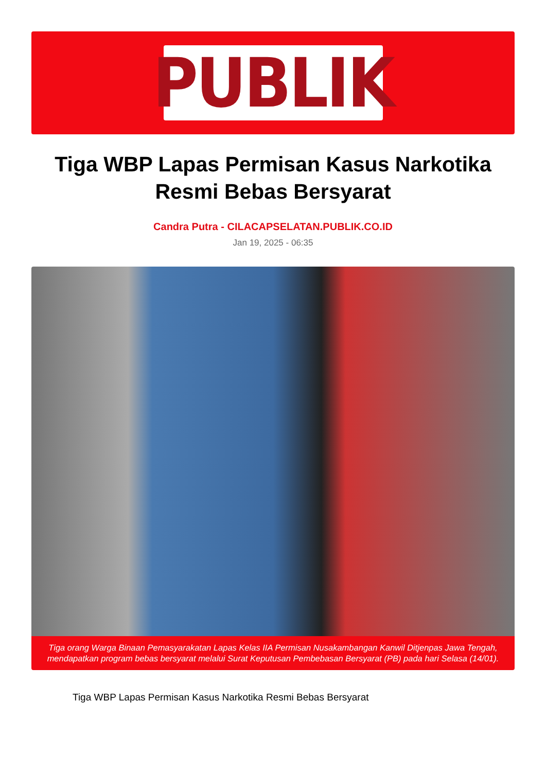PUBLIK
Tiga WBP Lapas Permisan Kasus Narkotika Resmi Bebas Bersyarat
Candra Putra - CILACAPSELATAN.PUBLIK.CO.ID
Jan 19, 2025 - 06:35
Tiga orang Warga Binaan Pemasyarakatan Lapas Kelas IIA Permisan Nusakambangan Kanwil Ditjenpas Jawa Tengah, mendapatkan program bebas bersyarat melalui Surat Keputusan Pembebasan Bersyarat (PB) pada hari Selasa (14/01).
Tiga WBP Lapas Permisan Kasus Narkotika Resmi Bebas Bersyarat